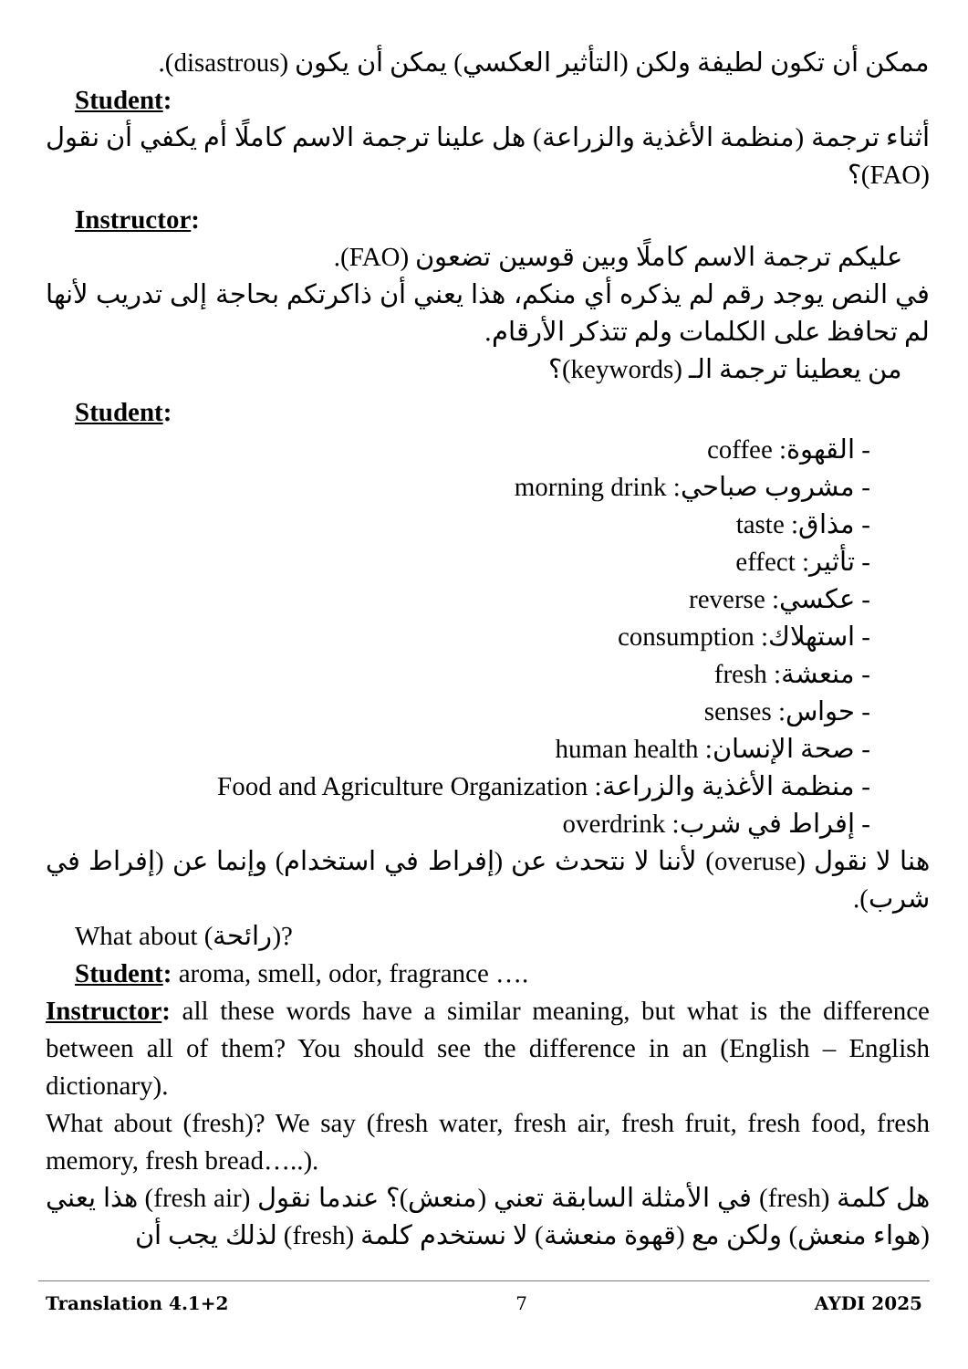ممكن أن تكون لطيفة ولكن (التأثير العكسي) يمكن أن يكون (disastrous).
Student:
أثناء ترجمة (منظمة الأغذية والزراعة) هل علينا ترجمة الاسم كاملًا أم يكفي أن نقول (FAO)؟
Instructor:
عليكم ترجمة الاسم كاملًا وبين قوسين تضعون (FAO).
في النص يوجد رقم لم يذكره أي منكم، هذا يعني أن ذاكرتكم بحاجة إلى تدريب لأنها لم تحافظ على الكلمات ولم تتذكر الأرقام.
من يعطينا ترجمة الـ (keywords)؟
Student:
- القهوة: coffee
- مشروب صباحي: morning drink
- مذاق: taste
- تأثير: effect
- عكسي: reverse
- استهلاك: consumption
- منعشة: fresh
- حواس: senses
- صحة الإنسان: human health
- منظمة الأغذية والزراعة: Food and Agriculture Organization
- إفراط في شرب: overdrink
هنا لا نقول (overuse) لأننا لا نتحدث عن (إفراط في استخدام) وإنما عن (إفراط في شرب).
What about (رائحة)?
Student: aroma, smell, odor, fragrance ….
Instructor: all these words have a similar meaning, but what is the difference between all of them? You should see the difference in an (English – English dictionary).
What about (fresh)? We say (fresh water, fresh air, fresh fruit, fresh food, fresh memory, fresh bread…..).
هل كلمة (fresh) في الأمثلة السابقة تعني (منعش)؟ عندما نقول (fresh air) هذا يعني (هواء منعش) ولكن مع (قهوة منعشة) لا نستخدم كلمة (fresh) لذلك يجب أن
Translation 4.1+2 7 AYDI 2025